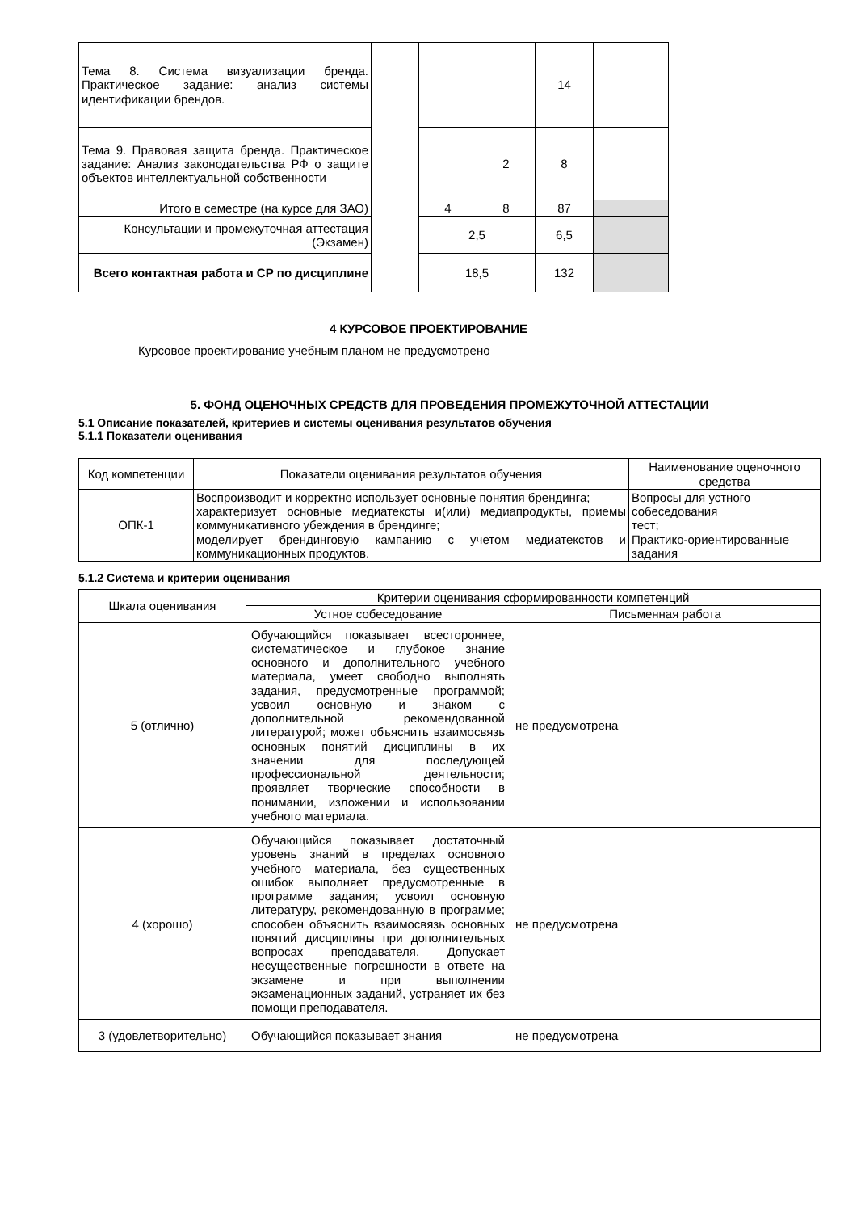| Тема 8. Система визуализации бренда. Практическое задание: анализ системы идентификации брендов. | | | | 14 | |
| Тема 9. Правовая защита бренда. Практическое задание: Анализ законодательства РФ о защите объектов интеллектуальной собственности | | | 2 | 8 | |
| Итого в семестре (на курсе для ЗАО) | | 4 | 8 | 87 | |
| Консультации и промежуточная аттестация (Экзамен) | | 2,5 | | 6,5 | |
| Всего контактная работа и СР по дисциплине | | 18,5 | | 132 | |
4 КУРСОВОЕ ПРОЕКТИРОВАНИЕ
Курсовое проектирование учебным планом не предусмотрено
5. ФОНД ОЦЕНОЧНЫХ СРЕДСТВ ДЛЯ ПРОВЕДЕНИЯ ПРОМЕЖУТОЧНОЙ АТТЕСТАЦИИ
5.1 Описание показателей, критериев и системы оценивания результатов обучения
5.1.1 Показатели оценивания
| Код компетенции | Показатели оценивания результатов обучения | Наименование оценочного средства |
| --- | --- | --- |
| ОПК-1 | Воспроизводит и корректно использует основные понятия брендинга; характеризует основные медиатексты и(или) медиапродукты, приемы коммуникативного убеждения в брендинге; моделирует брендинговую кампанию с учетом медиатекстов и коммуникационных продуктов. | Вопросы для устного собеседования тест; Практико-ориентированные задания |
5.1.2 Система и критерии оценивания
| Шкала оценивания | Критерии оценивания сформированности компетенций | |
| --- | --- | --- |
| | Устное собеседование | Письменная работа |
| 5 (отлично) | Обучающийся показывает всестороннее, систематическое и глубокое знание основного и дополнительного учебного материала, умеет свободно выполнять задания, предусмотренные программой; усвоил основную и знаком с дополнительной рекомендованной литературой; может объяснить взаимосвязь основных понятий дисциплины в их значении для последующей профессиональной деятельности; проявляет творческие способности в понимании, изложении и использовании учебного материала. | не предусмотрена |
| 4 (хорошо) | Обучающийся показывает достаточный уровень знаний в пределах основного учебного материала, без существенных ошибок выполняет предусмотренные в программе задания; усвоил основную литературу, рекомендованную в программе; способен объяснить взаимосвязь основных понятий дисциплины при дополнительных вопросах преподавателя. Допускает несущественные погрешности в ответе на экзамене и при выполнении экзаменационных заданий, устраняет их без помощи преподавателя. | не предусмотрена |
| 3 (удовлетворительно) | Обучающийся показывает знания | не предусмотрена |